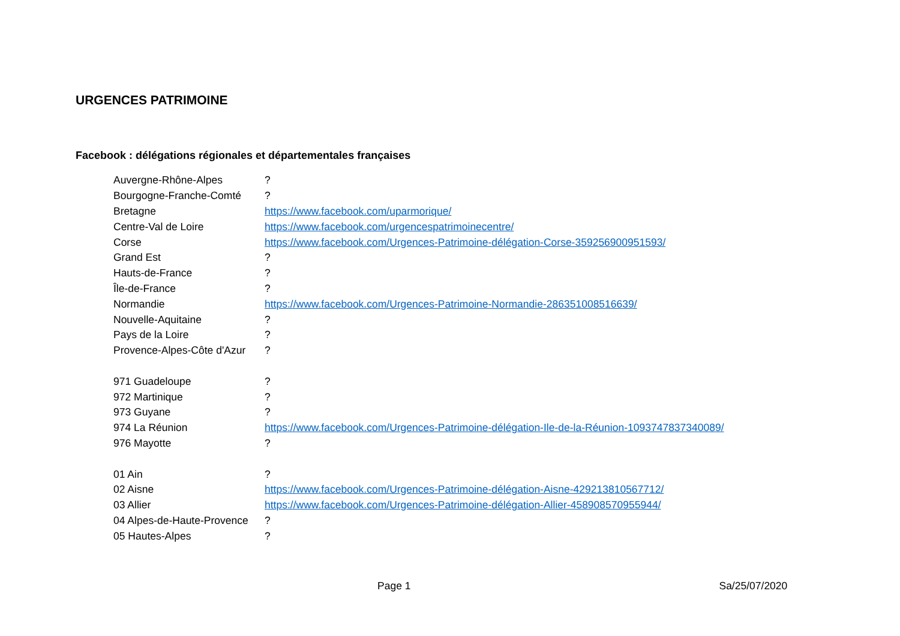URGENCES PATRIMOINE
Facebook : délégations régionales et départementales françaises
| Auvergne-Rhône-Alpes | ? |
| Bourgogne-Franche-Comté | ? |
| Bretagne | https://www.facebook.com/uparmorique/ |
| Centre-Val de Loire | https://www.facebook.com/urgencespatrimoinecentre/ |
| Corse | https://www.facebook.com/Urgences-Patrimoine-délégation-Corse-359256900951593/ |
| Grand Est | ? |
| Hauts-de-France | ? |
| Île-de-France | ? |
| Normandie | https://www.facebook.com/Urgences-Patrimoine-Normandie-286351008516639/ |
| Nouvelle-Aquitaine | ? |
| Pays de la Loire | ? |
| Provence-Alpes-Côte d'Azur | ? |
| 971 Guadeloupe | ? |
| 972 Martinique | ? |
| 973 Guyane | ? |
| 974 La Réunion | https://www.facebook.com/Urgences-Patrimoine-délégation-Ile-de-la-Réunion-1093747837340089/ |
| 976 Mayotte | ? |
| 01 Ain | ? |
| 02 Aisne | https://www.facebook.com/Urgences-Patrimoine-délégation-Aisne-429213810567712/ |
| 03 Allier | https://www.facebook.com/Urgences-Patrimoine-délégation-Allier-458908570955944/ |
| 04 Alpes-de-Haute-Provence | ? |
| 05 Hautes-Alpes | ? |
Page 1 Sa/25/07/2020